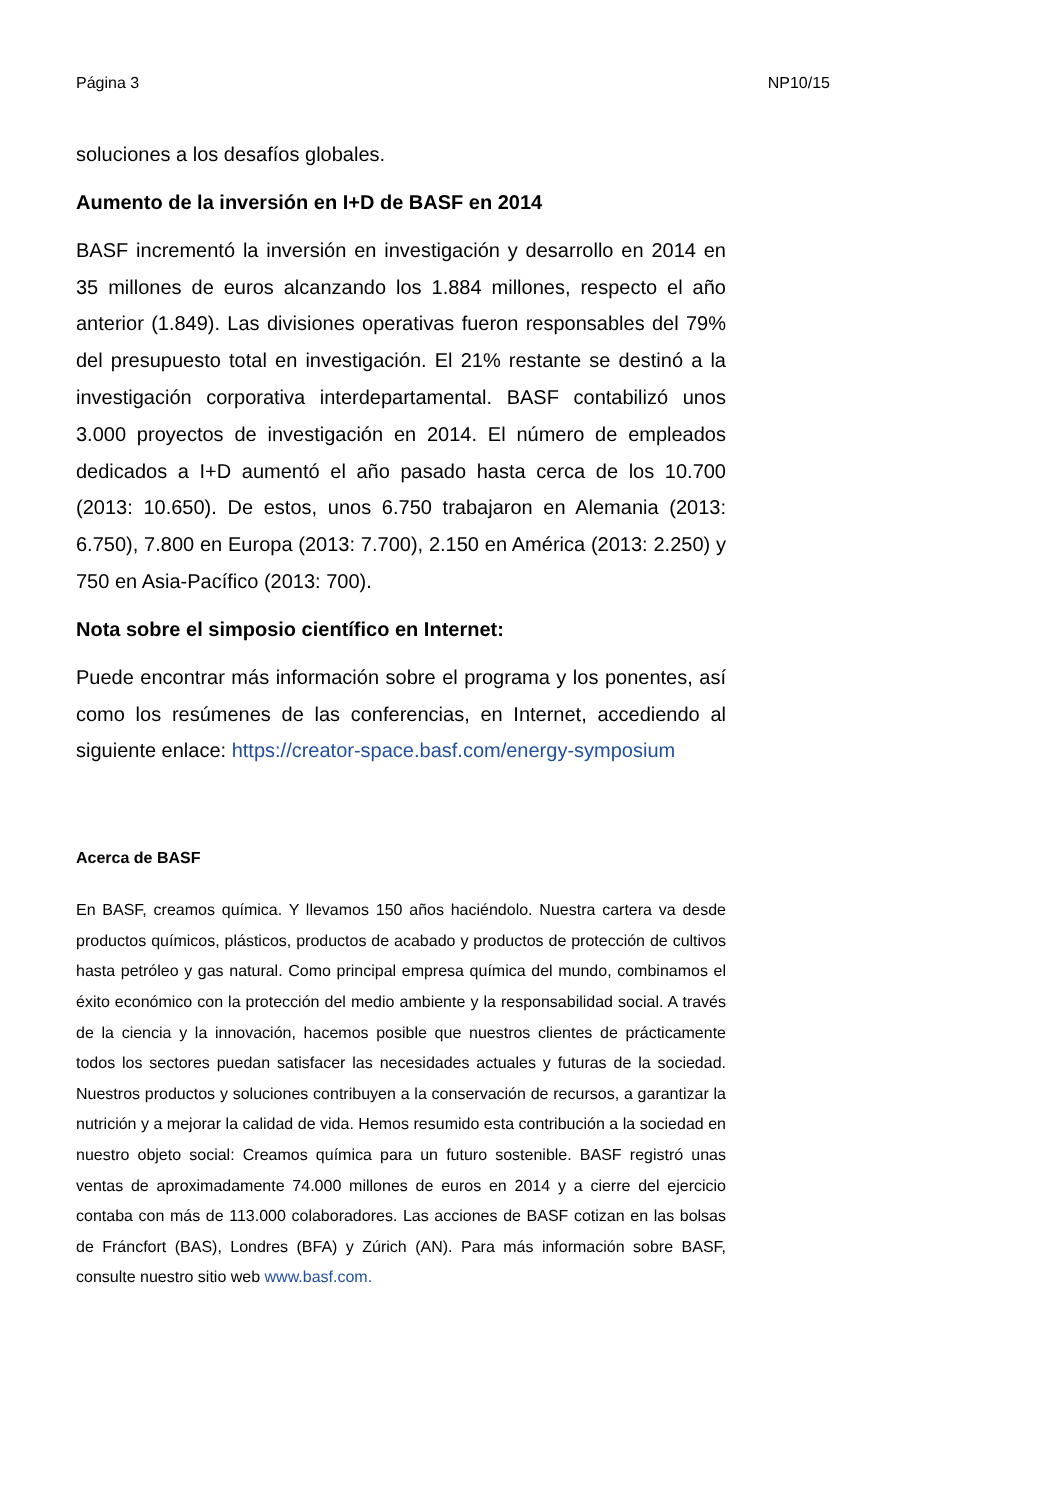Página 3 NP10/15
soluciones a los desafíos globales.
Aumento de la inversión en I+D de BASF en 2014
BASF incrementó la inversión en investigación y desarrollo en 2014 en 35 millones de euros alcanzando los 1.884 millones, respecto el año anterior (1.849). Las divisiones operativas fueron responsables del 79% del presupuesto total en investigación. El 21% restante se destinó a la investigación corporativa interdepartamental. BASF contabilizó unos 3.000 proyectos de investigación en 2014. El número de empleados dedicados a I+D aumentó el año pasado hasta cerca de los 10.700 (2013: 10.650). De estos, unos 6.750 trabajaron en Alemania (2013: 6.750), 7.800 en Europa (2013: 7.700), 2.150 en América (2013: 2.250) y 750 en Asia-Pacífico (2013: 700).
Nota sobre el simposio científico en Internet:
Puede encontrar más información sobre el programa y los ponentes, así como los resúmenes de las conferencias, en Internet, accediendo al siguiente enlace: https://creator-space.basf.com/energy-symposium
Acerca de BASF
En BASF, creamos química. Y llevamos 150 años haciéndolo. Nuestra cartera va desde productos químicos, plásticos, productos de acabado y productos de protección de cultivos hasta petróleo y gas natural. Como principal empresa química del mundo, combinamos el éxito económico con la protección del medio ambiente y la responsabilidad social. A través de la ciencia y la innovación, hacemos posible que nuestros clientes de prácticamente todos los sectores puedan satisfacer las necesidades actuales y futuras de la sociedad. Nuestros productos y soluciones contribuyen a la conservación de recursos, a garantizar la nutrición y a mejorar la calidad de vida. Hemos resumido esta contribución a la sociedad en nuestro objeto social: Creamos química para un futuro sostenible. BASF registró unas ventas de aproximadamente 74.000 millones de euros en 2014 y a cierre del ejercicio contaba con más de 113.000 colaboradores. Las acciones de BASF cotizan en las bolsas de Fráncfort (BAS), Londres (BFA) y Zúrich (AN). Para más información sobre BASF, consulte nuestro sitio web www.basf.com.